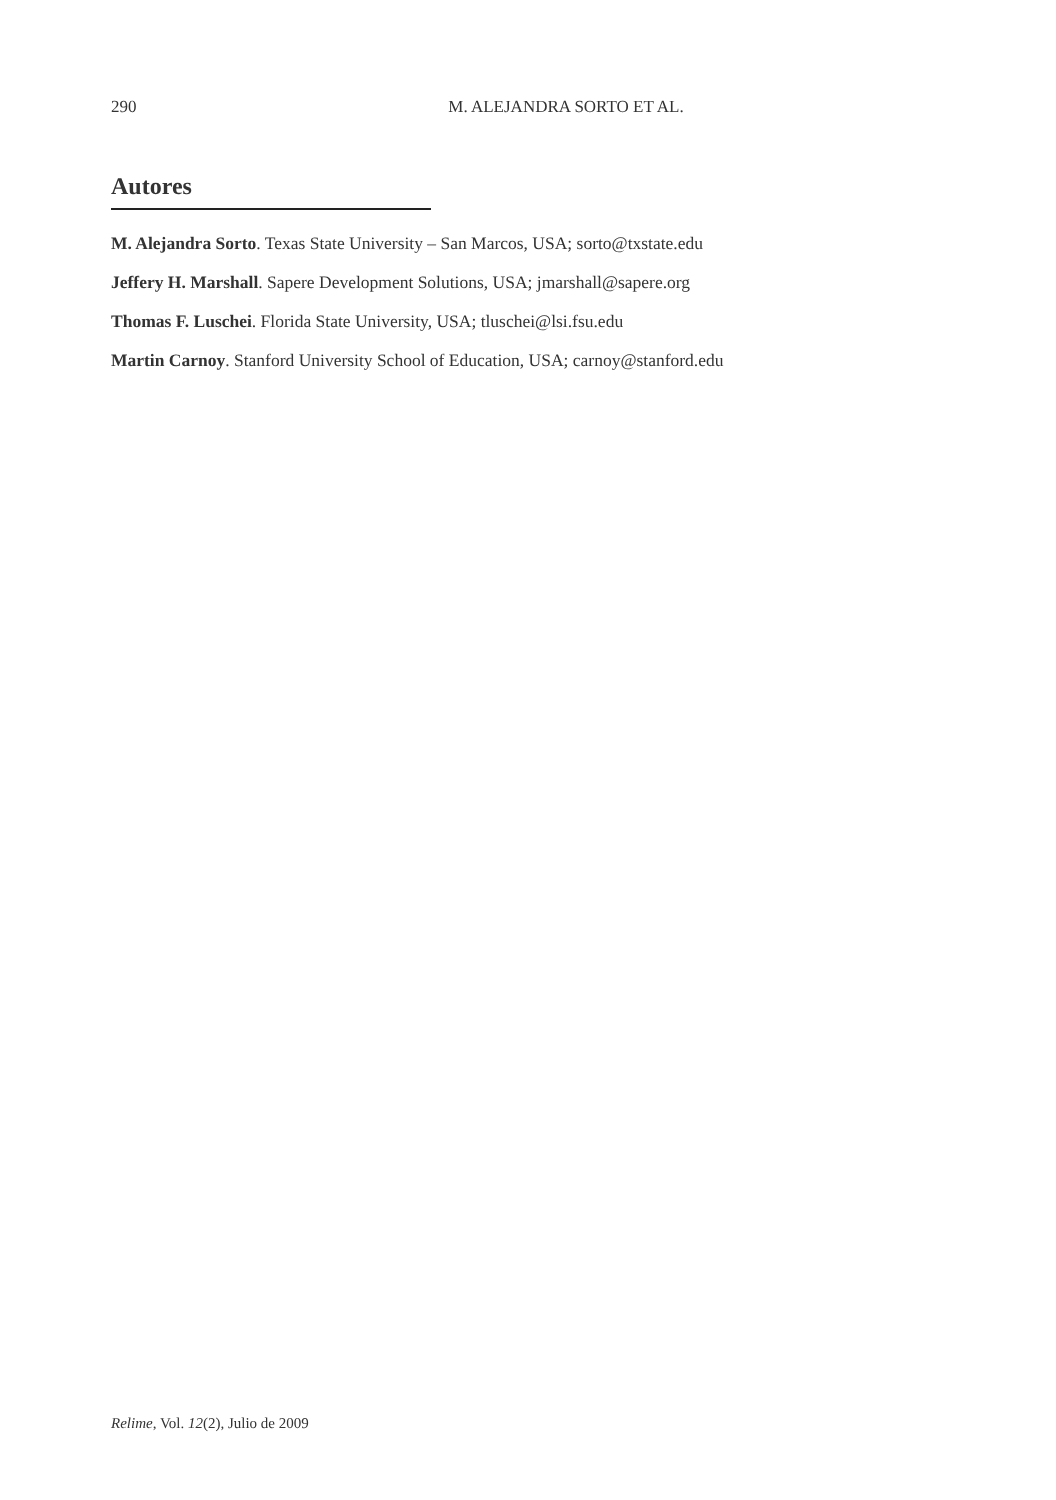290
M. ALEJANDRA SORTO ET AL.
Autores
M. Alejandra Sorto. Texas State University – San Marcos, USA; sorto@txstate.edu
Jeffery H. Marshall. Sapere Development Solutions, USA; jmarshall@sapere.org
Thomas F. Luschei. Florida State University, USA; tluschei@lsi.fsu.edu
Martin Carnoy. Stanford University School of Education, USA; carnoy@stanford.edu
Relime, Vol. 12(2), Julio de 2009